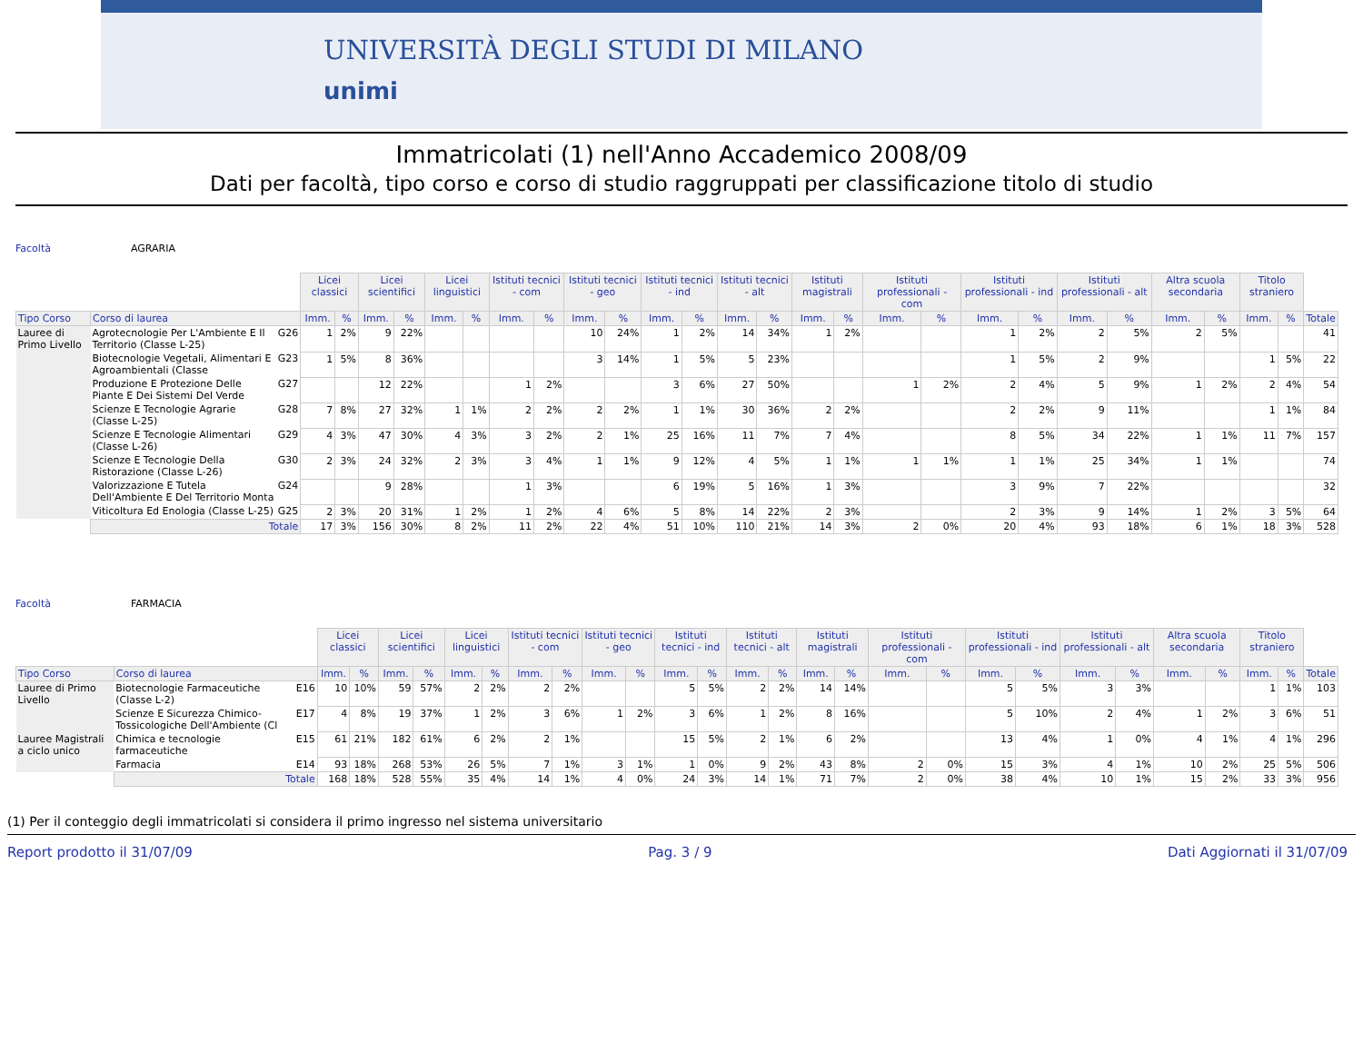UNIVERSITÀ DEGLI STUDI DI MILANO
unimi
Immatricolati (1) nell'Anno Accademico 2008/09
Dati per facoltà, tipo corso e corso di studio raggruppati per classificazione titolo di studio
Facoltà AGRARIA
| | | | Licei classici | | Licei scientifici | | Licei linguistici | | Istituti tecnici - com | | Istituti tecnici - geo | | Istituti tecnici - ind | | Istituti tecnici - alt | | Istituti magistrali | | Istituti professionali - com | | Istituti professionali - ind | | Istituti professionali - alt | | Altra scuola secondaria | | Titolo straniero | | |
| --- | --- | --- | --- | --- | --- | --- | --- | --- | --- | --- | --- | --- | --- | --- | --- | --- | --- | --- | --- | --- | --- | --- | --- | --- | --- | --- | --- | --- | --- |
| Tipo Corso | Corso di laurea | | Imm. | % | Imm. | % | Imm. | % | Imm. | % | Imm. | % | Imm. | % | Imm. | % | Imm. | % | Imm. | % | Imm. | % | Imm. | % | Imm. | % | Imm. | % | Totale |
| Lauree di Primo Livello | Agrotecnologie Per L'Ambiente E Il Territorio (Classe L-25) | G26 | 1 | 2% | 9 | 22% | | | | | 10 | 24% | 1 | 2% | 14 | 34% | 1 | 2% | | | 1 | 2% | 2 | 5% | 2 | 5% | | | 41 |
| | Biotecnologie Vegetali, Alimentari E Agroambientali (Classe | G23 | 1 | 5% | 8 | 36% | | | | | 3 | 14% | 1 | 5% | 5 | 23% | | | | | 1 | 5% | 2 | 9% | | | 1 | 5% | 22 |
| | Produzione E Protezione Delle Piante E Dei Sistemi Del Verde | G27 | | | 12 | 22% | | | 1 | 2% | | | 3 | 6% | 27 | 50% | | | 1 | 2% | 2 | 4% | 5 | 9% | 1 | 2% | 2 | 4% | 54 |
| | Scienze E Tecnologie Agrarie (Classe L-25) | G28 | 7 | 8% | 27 | 32% | 1 | 1% | 2 | 2% | 2 | 2% | 1 | 1% | 30 | 36% | 2 | 2% | | | 2 | 2% | 9 | 11% | | | 1 | 1% | 84 |
| | Scienze E Tecnologie Alimentari (Classe L-26) | G29 | 4 | 3% | 47 | 30% | 4 | 3% | 3 | 2% | 2 | 1% | 25 | 16% | 11 | 7% | 7 | 4% | | | 8 | 5% | 34 | 22% | 1 | 1% | 11 | 7% | 157 |
| | Scienze E Tecnologie Della Ristorazione (Classe L-26) | G30 | 2 | 3% | 24 | 32% | 2 | 3% | 3 | 4% | 1 | 1% | 9 | 12% | 4 | 5% | 1 | 1% | 1 | 1% | 1 | 1% | 25 | 34% | 1 | 1% | | | 74 |
| | Valorizzazione E Tutela Dell'Ambiente E Del Territorio Monta | G24 | | | 9 | 28% | | | 1 | 3% | | | 6 | 19% | 5 | 16% | 1 | 3% | | | 3 | 9% | 7 | 22% | | | | | 32 |
| | Viticoltura Ed Enologia (Classe L-25) | G25 | 2 | 3% | 20 | 31% | 1 | 2% | 1 | 2% | 4 | 6% | 5 | 8% | 14 | 22% | 2 | 3% | | | 2 | 3% | 9 | 14% | 1 | 2% | 3 | 5% | 64 |
| | Totale | | 17 | 3% | 156 | 30% | 8 | 2% | 11 | 2% | 22 | 4% | 51 | 10% | 110 | 21% | 14 | 3% | 2 | 0% | 20 | 4% | 93 | 18% | 6 | 1% | 18 | 3% | 528 |
Facoltà FARMACIA
| | | | Licei classici | | Licei scientifici | | Licei linguistici | | Istituti tecnici - com | | Istituti tecnici - geo | | Istituti tecnici - ind | | Istituti tecnici - alt | | Istituti magistrali | | Istituti professionali - com | | Istituti professionali - ind | | Istituti professionali - alt | | Altra scuola secondaria | | Titolo straniero | | |
| --- | --- | --- | --- | --- | --- | --- | --- | --- | --- | --- | --- | --- | --- | --- | --- | --- | --- | --- | --- | --- | --- | --- | --- | --- | --- | --- | --- | --- | --- |
| Tipo Corso | Corso di laurea | | Imm. | % | Imm. | % | Imm. | % | Imm. | % | Imm. | % | Imm. | % | Imm. | % | Imm. | % | Imm. | % | Imm. | % | Imm. | % | Imm. | % | Imm. | % | Totale |
| Lauree di Primo Livello | Biotecnologie Farmaceutiche (Classe L-2) | E16 | 10 | 10% | 59 | 57% | 2 | 2% | 2 | 2% | | | 5 | 5% | 2 | 2% | 14 | 14% | | | 5 | 5% | 3 | 3% | | | 1 | 1% | 103 |
| | Scienze E Sicurezza Chimico-Tossicologiche Dell'Ambiente (Cl | E17 | 4 | 8% | 19 | 37% | 1 | 2% | 3 | 6% | 1 | 2% | 3 | 6% | 1 | 2% | 8 | 16% | | | 5 | 10% | 2 | 4% | 1 | 2% | 3 | 6% | 51 |
| Lauree Magistrali a ciclo unico | Chimica e tecnologie farmaceutiche | E15 | 61 | 21% | 182 | 61% | 6 | 2% | 2 | 1% | | | 15 | 5% | 2 | 1% | 6 | 2% | | | 13 | 4% | 1 | 0% | 4 | 1% | 4 | 1% | 296 |
| | Farmacia | E14 | 93 | 18% | 268 | 53% | 26 | 5% | 7 | 1% | 3 | 1% | 1 | 0% | 9 | 2% | 43 | 8% | 2 | 0% | 15 | 3% | 4 | 1% | 10 | 2% | 25 | 5% | 506 |
| | Totale | | 168 | 18% | 528 | 55% | 35 | 4% | 14 | 1% | 4 | 0% | 24 | 3% | 14 | 1% | 71 | 7% | 2 | 0% | 38 | 4% | 10 | 1% | 15 | 2% | 33 | 3% | 956 |
(1) Per il conteggio degli immatricolati si considera il primo ingresso nel sistema universitario
Report prodotto il 31/07/09 Pag. 3 / 9 Dati Aggiornati il 31/07/09